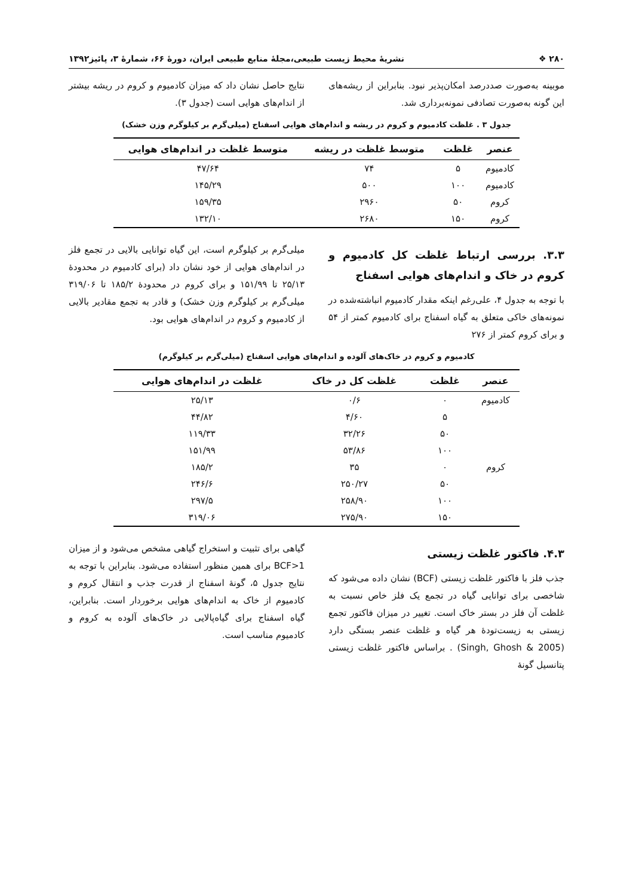۲۸۰ ❖ نشریهٔ محیط زیست طبیعی،مجلهٔ منابع طبیعی ایران، دورهٔ ۶۶، شمارهٔ ۳، پائیز۱۳۹۲
موبینه به‌صورت صددرصد امکان‌پذیر نبود. بنابراین از ریشه‌های این گونه به‌صورت تصادفی نمونه‌برداری شد.
نتایج حاصل نشان داد که میزان کادمیوم و کروم در ریشه بیشتر از اندام‌های هوایی است (جدول ۳).
جدول ۳ . غلظت کادمیوم و کروم در ریشه و اندام‌های هوایی اسفناج (میلی‌گرم بر کیلوگرم وزن خشک)
| عنصر | غلظت | متوسط غلظت در ریشه | متوسط غلظت در اندام‌های هوایی |
| --- | --- | --- | --- |
| کادمیوم | ۵ | ۷۴ | ۴۷/۶۴ |
| کادمیوم | ۱۰۰ | ۵۰۰ | ۱۴۵/۲۹ |
| کروم | ۵۰ | ۲۹۶۰ | ۱۵۹/۳۵ |
| کروم | ۱۵۰ | ۲۶۸۰ | ۱۳۲/۱۰ |
۳.۳. بررسی ارتباط غلظت کل کادمیوم و کروم در خاک و اندام‌های هوایی اسفناج
با توجه به جدول ۴، علی‌رغم اینکه مقدار کادمیوم انباشته‌شده در نمونه‌های خاکی متعلق به گیاه اسفناج برای کادمیوم کمتر از ۵۴ و برای کروم کمتر از ۲۷۶
میلی‌گرم بر کیلوگرم است، این گیاه توانایی بالایی در تجمع فلز در اندام‌های هوایی از خود نشان داد (برای کادمیوم در محدودهٔ ۲۵/۱۳ تا ۱۵۱/۹۹ و برای کروم در محدودهٔ ۱۸۵/۲ تا ۳۱۹/۰۶ میلی‌گرم بر کیلوگرم وزن خشک) و قادر به تجمع مقادیر بالایی از کادمیوم و کروم در اندام‌های هوایی بود.
کادمیوم و کروم در خاک‌های آلوده و اندام‌های هوایی اسفناج (میلی‌گرم بر کیلوگرم)
| عنصر | غلظت | غلظت کل در خاک | غلظت در اندام‌های هوایی |
| --- | --- | --- | --- |
| کادمیوم | ۰ | ۰/۶ | ۲۵/۱۳ |
| | ۵ | ۴/۶۰ | ۴۴/۸۲ |
| | ۵۰ | ۳۲/۲۶ | ۱۱۹/۳۳ |
| | ۱۰۰ | ۵۳/۸۶ | ۱۵۱/۹۹ |
| کروم | ۰ | ۳۵ | ۱۸۵/۲ |
| | ۵۰ | ۲۵۰/۲۷ | ۲۴۶/۶ |
| | ۱۰۰ | ۲۵۸/۹۰ | ۲۹۷/۵ |
| | ۱۵۰ | ۲۷۵/۹۰ | ۳۱۹/۰۶ |
۴.۳. فاکتور غلظت زیستی
جذب فلز با فاکتور غلظت زیستی (BCF) نشان داده می‌شود که شاخصی برای توانایی گیاه در تجمع یک فلز خاص نسبت به غلظت آن فلز در بستر خاک است. تغییر در میزان فاکتور تجمع زیستی به زیست‌تودهٔ هر گیاه و غلظت عنصر بستگی دارد (Singh, Ghosh & 2005) . براساس فاکتور غلظت زیستی پتانسیل گونهٔ
گیاهی برای تثبیت و استخراج گیاهی مشخص می‌شود و از میزان BCF>1 برای همین منظور استفاده می‌شود. بنابراین با توجه به نتایج جدول ۵، گونهٔ اسفناج از قدرت جذب و انتقال کروم و کادمیوم از خاک به اندام‌های هوایی برخوردار است. بنابراین، گیاه اسفناج برای گیاه‌پالایی در خاک‌های آلوده به کروم و کادمیوم مناسب است.